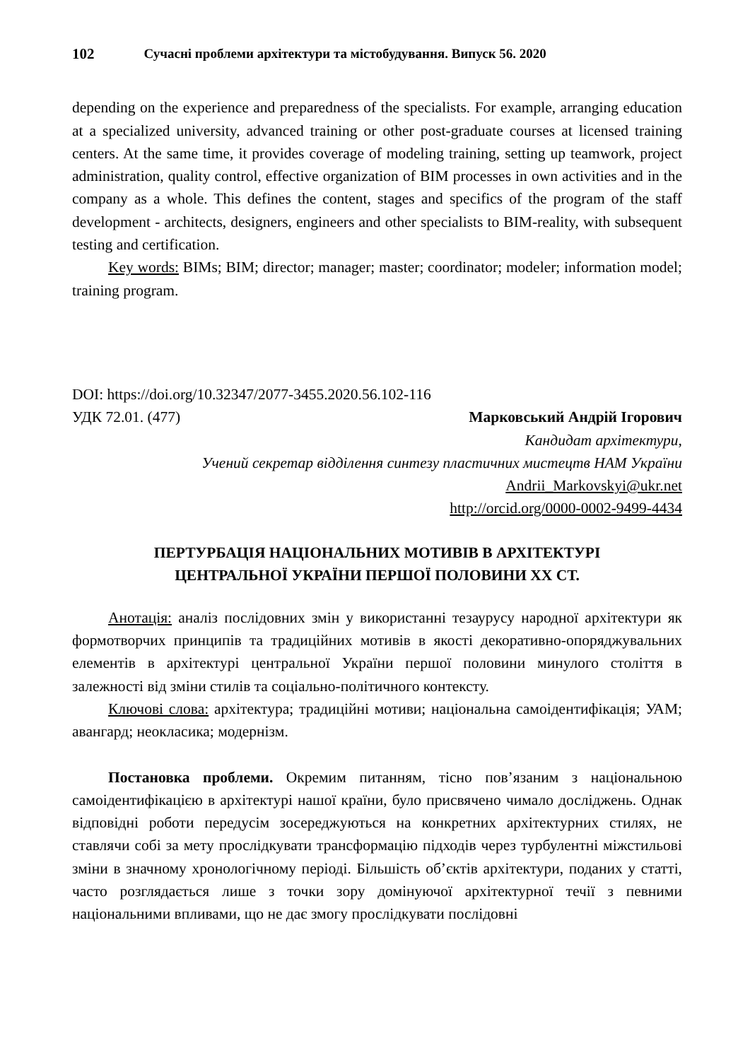102 Сучасні проблеми архітектури та містобудування. Випуск 56. 2020
depending on the experience and preparedness of the specialists. For example, arranging education at a specialized university, advanced training or other post-graduate courses at licensed training centers. At the same time, it provides coverage of modeling training, setting up teamwork, project administration, quality control, effective organization of BIM processes in own activities and in the company as a whole. This defines the content, stages and specifics of the program of the staff development - architects, designers, engineers and other specialists to BIM-reality, with subsequent testing and certification.
Key words: BIMs; BIM; director; manager; master; coordinator; modeler; information model; training program.
DOI: https://doi.org/10.32347/2077-3455.2020.56.102-116
УДК 72.01. (477) Марковський Андрій Ігорович
Кандидат архітектури,
Учений секретар відділення синтезу пластичних мистецтв НАМ України
Andrii_Markovskyi@ukr.net
http://orcid.org/0000-0002-9499-4434
ПЕРТУРБАЦІЯ НАЦІОНАЛЬНИХ МОТИВІВ В АРХІТЕКТУРІ
ЦЕНТРАЛЬНОЇ УКРАЇНИ ПЕРШОЇ ПОЛОВИНИ ХХ СТ.
Анотація: аналіз послідовних змін у використанні тезаурусу народної архітектури як формотворчих принципів та традиційних мотивів в якості декоративно-опоряджувальних елементів в архітектурі центральної України першої половини минулого століття в залежності від зміни стилів та соціально-політичного контексту.
Ключові слова: архітектура; традиційні мотиви; національна самоідентифікація; УАМ; авангард; неокласика; модернізм.
Постановка проблеми. Окремим питанням, тісно пов’язаним з національною самоідентифікацією в архітектурі нашої країни, було присвячено чимало досліджень. Однак відповідні роботи передусім зосереджуються на конкретних архітектурних стилях, не ставлячи собі за мету прослідкувати трансформацію підходів через турбулентні міжстильові зміни в значному хронологічному періоді. Більшість об’єктів архітектури, поданих у статті, часто розглядається лише з точки зору домінуючої архітектурної течії з певними національними впливами, що не дає змогу прослідкувати послідовні